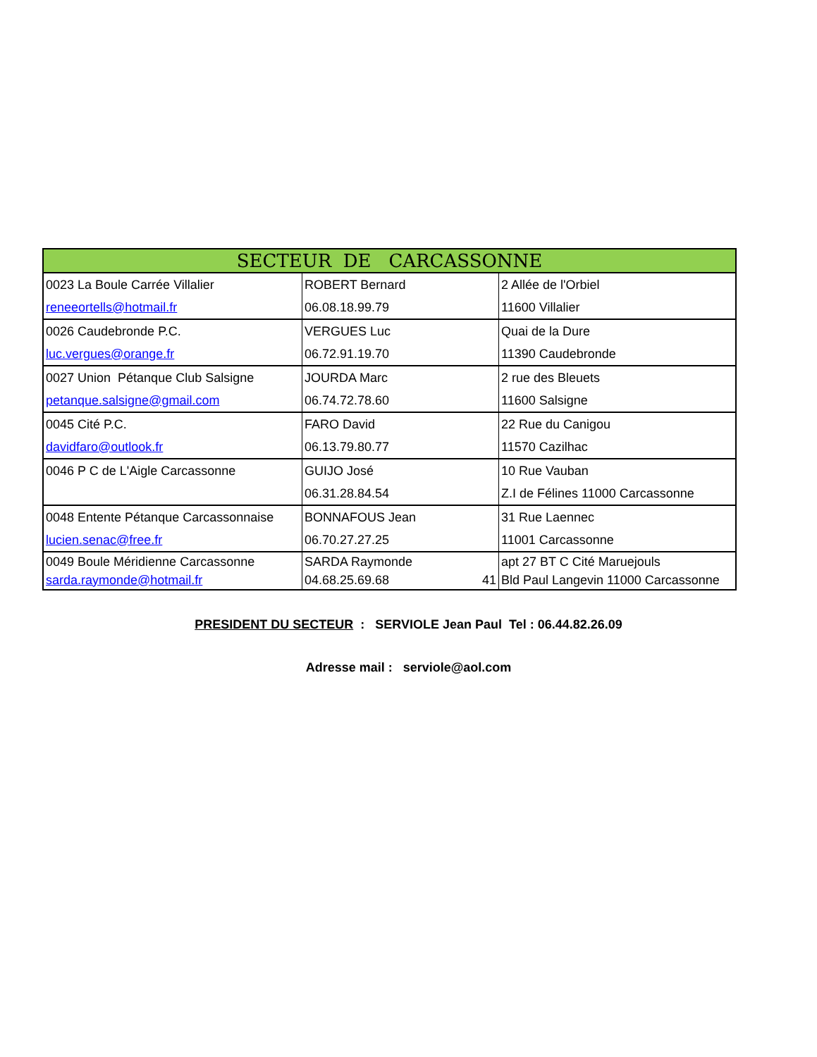| SECTEUR DE CARCASSONNE | | |
| --- | --- | --- |
| 0023 La Boule Carrée Villalier | ROBERT Bernard | 2 Allée de l'Orbiel |
| reneeortells@hotmail.fr | 06.08.18.99.79 | 11600 Villalier |
| 0026 Caudebronde P.C. | VERGUES Luc | Quai de la Dure |
| luc.vergues@orange.fr | 06.72.91.19.70 | 11390 Caudebronde |
| 0027 Union Pétanque Club Salsigne | JOURDA Marc | 2 rue des Bleuets |
| petanque.salsigne@gmail.com | 06.74.72.78.60 | 11600 Salsigne |
| 0045 Cité P.C. | FARO David | 22 Rue du Canigou |
| davidfaro@outlook.fr | 06.13.79.80.77 | 11570 Cazilhac |
| 0046 P C de L'Aigle Carcassonne | GUIJO José | 10 Rue Vauban |
| | 06.31.28.84.54 | Z.I de Félines 11000 Carcassonne |
| 0048 Entente Pétanque Carcassonnaise | BONNAFOUS Jean | 31 Rue Laennec |
| lucien.senac@free.fr | 06.70.27.27.25 | 11001 Carcassonne |
| 0049 Boule Méridienne Carcassonne | SARDA Raymonde | apt 27 BT C Cité Maruejouls |
| sarda.raymonde@hotmail.fr | 04.68.25.69.68 41 | Bld Paul Langevin 11000 Carcassonne |
PRESIDENT DU SECTEUR : SERVIOLE Jean Paul Tel : 06.44.82.26.09
Adresse mail : serviole@aol.com